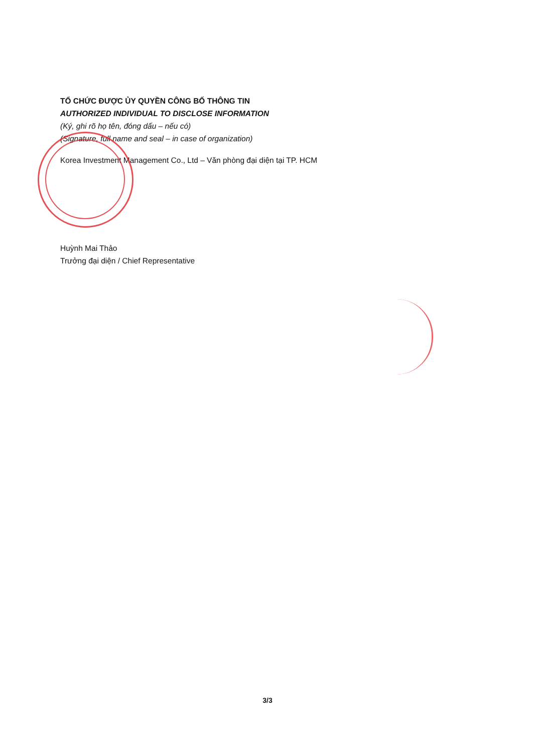TỔ CHỨC ĐƯỢC ỦY QUYỀN CÔNG BỐ THÔNG TIN
AUTHORIZED INDIVIDUAL TO DISCLOSE INFORMATION
(Ký, ghi rõ họ tên, đóng dấu – nếu có)
(Signature, full name and seal – in case of organization)
Korea Investment Management Co., Ltd – Văn phòng đại diện tại TP. HCM
Huỳnh Mai Thảo
Trưởng đại diện / Chief Representative
3/3